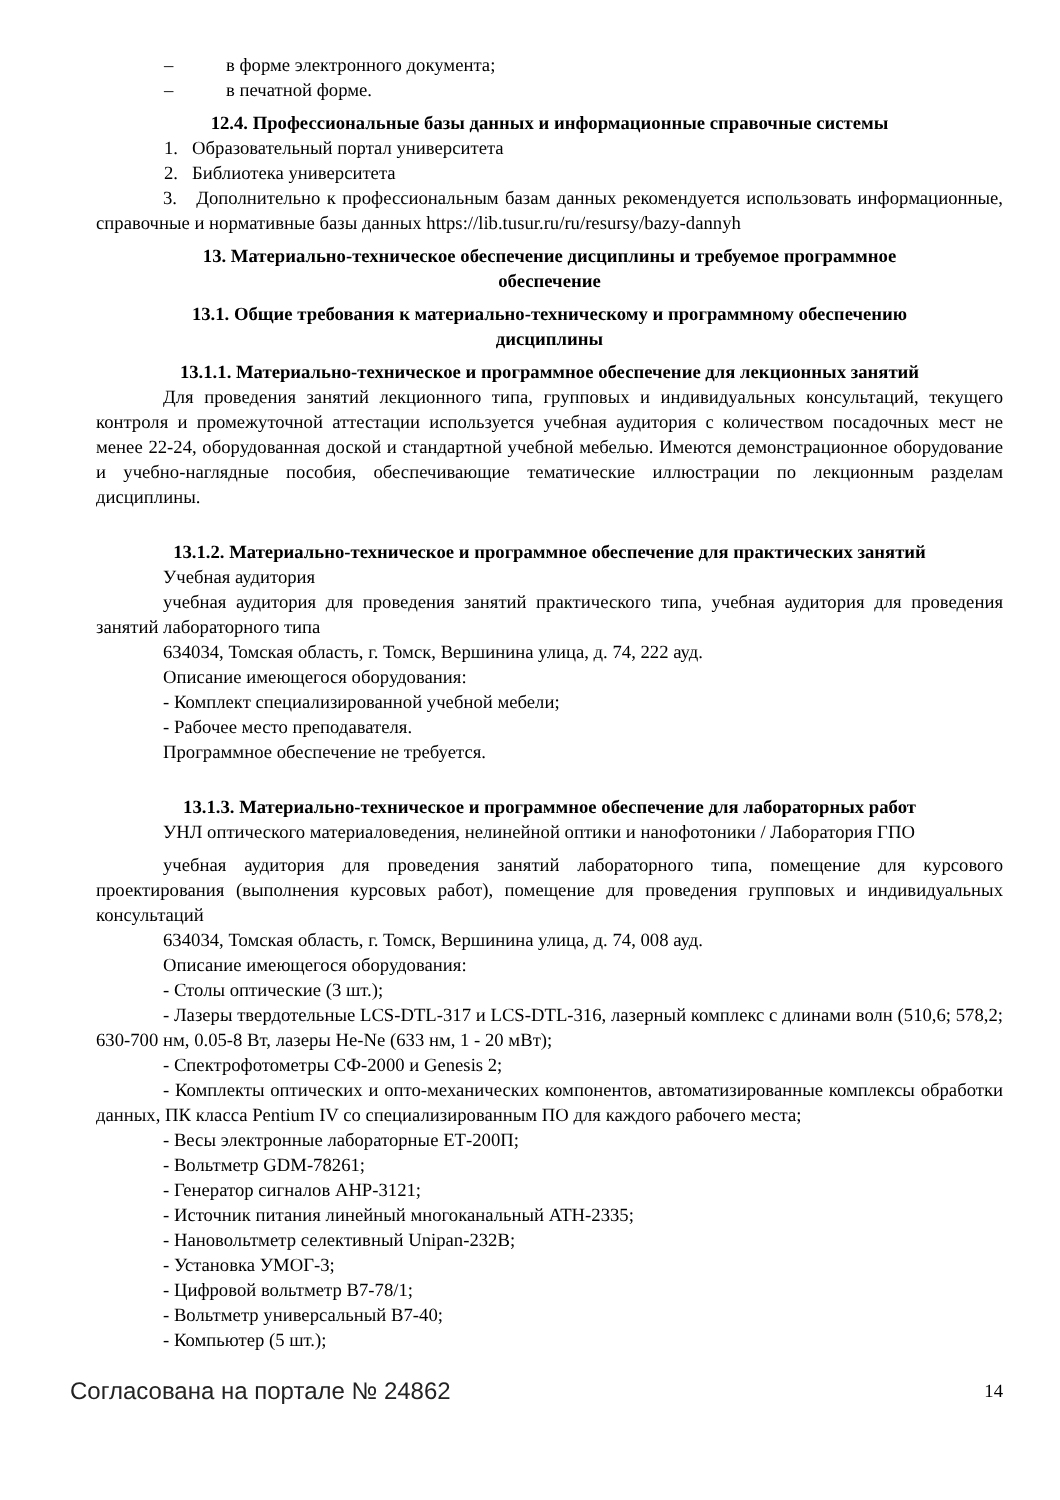– в форме электронного документа;
– в печатной форме.
12.4. Профессиональные базы данных и информационные справочные системы
1. Образовательный портал университета
2. Библиотека университета
3. Дополнительно к профессиональным базам данных рекомендуется использовать информационные, справочные и нормативные базы данных https://lib.tusur.ru/ru/resursy/bazy-dannyh
13. Материально-техническое обеспечение дисциплины и требуемое программное
обеспечение
13.1. Общие требования к материально-техническому и программному обеспечению
дисциплины
13.1.1. Материально-техническое и программное обеспечение для лекционных занятий
Для проведения занятий лекционного типа, групповых и индивидуальных консультаций, текущего контроля и промежуточной аттестации используется учебная аудитория с количеством посадочных мест не менее 22-24, оборудованная доской и стандартной учебной мебелью. Имеются демонстрационное оборудование и учебно-наглядные пособия, обеспечивающие тематические иллюстрации по лекционным разделам дисциплины.
13.1.2. Материально-техническое и программное обеспечение для практических занятий
Учебная аудитория
учебная аудитория для проведения занятий практического типа, учебная аудитория для проведения занятий лабораторного типа
634034, Томская область, г. Томск, Вершинина улица, д. 74, 222 ауд.
Описание имеющегося оборудования:
- Комплект специализированной учебной мебели;
- Рабочее место преподавателя.
Программное обеспечение не требуется.
13.1.3. Материально-техническое и программное обеспечение для лабораторных работ
УНЛ оптического материаловедения, нелинейной оптики и нанофотоники / Лаборатория ГПО
учебная аудитория для проведения занятий лабораторного типа, помещение для курсового проектирования (выполнения курсовых работ), помещение для проведения групповых и индивидуальных консультаций
634034, Томская область, г. Томск, Вершинина улица, д. 74, 008 ауд.
Описание имеющегося оборудования:
- Столы оптические (3 шт.);
- Лазеры твердотельные LCS-DTL-317 и LCS-DTL-316, лазерный комплекс с длинами волн (510,6; 578,2; 630-700 нм, 0.05-8 Вт, лазеры He-Ne (633 нм, 1 - 20 мВт);
- Спектрофотометры СФ-2000 и Genesis 2;
- Комплекты оптических и опто-механических компонентов, автоматизированные комплексы обработки данных, ПК класса Pentium IV со специализированным ПО для каждого рабочего места;
- Весы электронные лабораторные ЕТ-200П;
- Вольтметр GDM-78261;
- Генератор сигналов AHP-3121;
- Источник питания линейный многоканальный ATH-2335;
- Нановольтметр селективный Unipan-232B;
- Установка УМОГ-3;
- Цифровой вольтметр В7-78/1;
- Вольтметр универсальный В7-40;
- Компьютер (5 шт.);
Согласована на портале № 24862 14